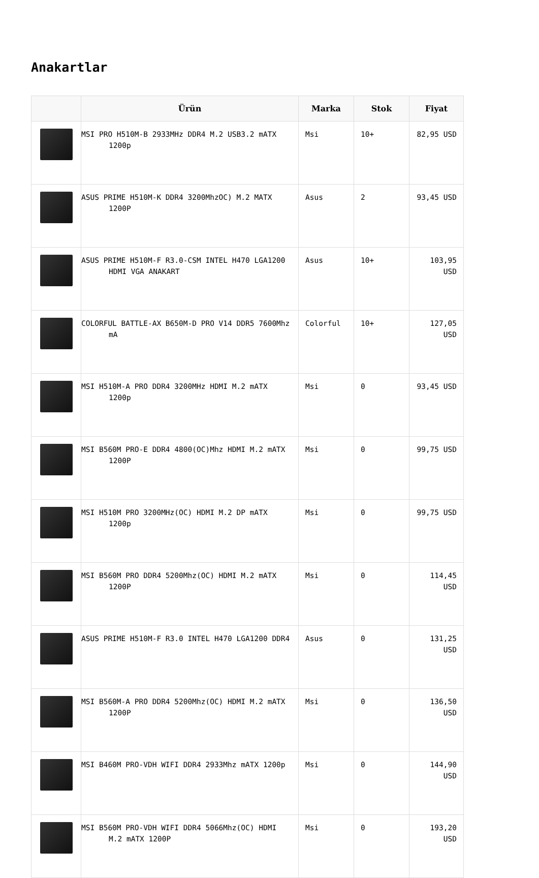Anakartlar
| | Ürün | Marka | Stok | Fiyat |
| --- | --- | --- | --- | --- |
| | MSI PRO H510M-B 2933MHz DDR4 M.2 USB3.2 mATX 1200p | Msi | 10+ | 82,95 USD |
| | ASUS PRIME H510M-K DDR4 3200MhzOC) M.2 MATX 1200P | Asus | 2 | 93,45 USD |
| | ASUS PRIME H510M-F R3.0-CSM INTEL H470 LGA1200 HDMI VGA ANAKART | Asus | 10+ | 103,95 USD |
| | COLORFUL BATTLE-AX B650M-D PRO V14 DDR5 7600Mhz mA | Colorful | 10+ | 127,05 USD |
| | MSI H510M-A PRO DDR4 3200MHz HDMI M.2 mATX 1200p | Msi | 0 | 93,45 USD |
| | MSI B560M PRO-E DDR4 4800(OC)Mhz HDMI M.2 mATX 1200P | Msi | 0 | 99,75 USD |
| | MSI H510M PRO 3200MHz(OC) HDMI M.2 DP mATX 1200p | Msi | 0 | 99,75 USD |
| | MSI B560M PRO DDR4 5200Mhz(OC) HDMI M.2 mATX 1200P | Msi | 0 | 114,45 USD |
| | ASUS PRIME H510M-F R3.0 INTEL H470 LGA1200 DDR4 | Asus | 0 | 131,25 USD |
| | MSI B560M-A PRO DDR4 5200Mhz(OC) HDMI M.2 mATX 1200P | Msi | 0 | 136,50 USD |
| | MSI B460M PRO-VDH WIFI DDR4 2933Mhz mATX 1200p | Msi | 0 | 144,90 USD |
| | MSI B560M PRO-VDH WIFI DDR4 5066Mhz(OC) HDMI M.2 mATX 1200P | Msi | 0 | 193,20 USD |